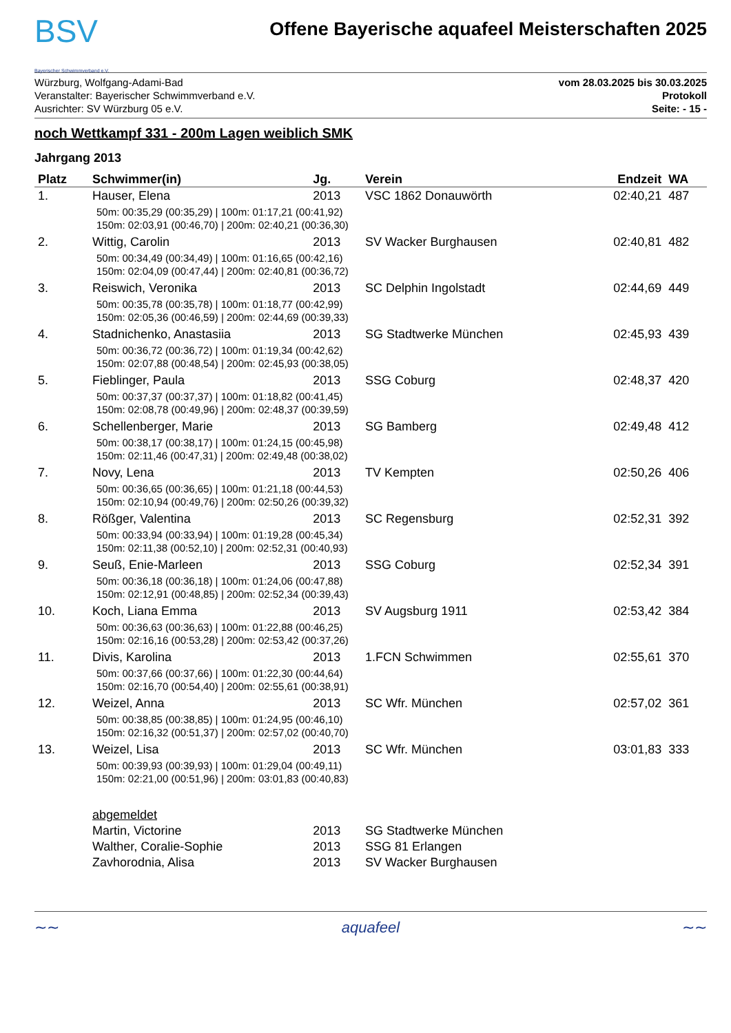BSV
Bayerischer Schwimmverband e.V.
Offene Bayerische aquafeel Meisterschaften 2025
Würzburg, Wolfgang-Adami-Bad
Veranstalter: Bayerischer Schwimmverband e.V.
Ausrichter: SV Würzburg 05 e.V.
vom 28.03.2025 bis 30.03.2025
Protokoll
Seite: - 15 -
noch Wettkampf 331 - 200m Lagen weiblich SMK
Jahrgang 2013
| Platz | Schwimmer(in) | Jg. | Verein | Endzeit | WA |
| --- | --- | --- | --- | --- | --- |
| 1. | Hauser, Elena | 2013 | VSC 1862 Donauwörth | 02:40,21 | 487 |
| 50m: 00:35,29 (00:35,29) / 100m: 01:17,21 (00:41,92) 150m: 02:03,91 (00:46,70) / 200m: 02:40,21 (00:36,30) | | | | | |
| 2. | Wittig, Carolin | 2013 | SV Wacker Burghausen | 02:40,81 | 482 |
| 50m: 00:34,49 (00:34,49) / 100m: 01:16,65 (00:42,16) 150m: 02:04,09 (00:47,44) / 200m: 02:40,81 (00:36,72) | | | | | |
| 3. | Reiswich, Veronika | 2013 | SC Delphin Ingolstadt | 02:44,69 | 449 |
| 50m: 00:35,78 (00:35,78) / 100m: 01:18,77 (00:42,99) 150m: 02:05,36 (00:46,59) / 200m: 02:44,69 (00:39,33) | | | | | |
| 4. | Stadnichenko, Anastasiia | 2013 | SG Stadtwerke München | 02:45,93 | 439 |
| 50m: 00:36,72 (00:36,72) / 100m: 01:19,34 (00:42,62) 150m: 02:07,88 (00:48,54) / 200m: 02:45,93 (00:38,05) | | | | | |
| 5. | Fieblinger, Paula | 2013 | SSG Coburg | 02:48,37 | 420 |
| 50m: 00:37,37 (00:37,37) / 100m: 01:18,82 (00:41,45) 150m: 02:08,78 (00:49,96) / 200m: 02:48,37 (00:39,59) | | | | | |
| 6. | Schellenberger, Marie | 2013 | SG Bamberg | 02:49,48 | 412 |
| 50m: 00:38,17 (00:38,17) / 100m: 01:24,15 (00:45,98) 150m: 02:11,46 (00:47,31) / 200m: 02:49,48 (00:38,02) | | | | | |
| 7. | Novy, Lena | 2013 | TV Kempten | 02:50,26 | 406 |
| 50m: 00:36,65 (00:36,65) / 100m: 01:21,18 (00:44,53) 150m: 02:10,94 (00:49,76) / 200m: 02:50,26 (00:39,32) | | | | | |
| 8. | Rößger, Valentina | 2013 | SC Regensburg | 02:52,31 | 392 |
| 50m: 00:33,94 (00:33,94) / 100m: 01:19,28 (00:45,34) 150m: 02:11,38 (00:52,10) / 200m: 02:52,31 (00:40,93) | | | | | |
| 9. | Seuß, Enie-Marleen | 2013 | SSG Coburg | 02:52,34 | 391 |
| 50m: 00:36,18 (00:36,18) / 100m: 01:24,06 (00:47,88) 150m: 02:12,91 (00:48,85) / 200m: 02:52,34 (00:39,43) | | | | | |
| 10. | Koch, Liana Emma | 2013 | SV Augsburg 1911 | 02:53,42 | 384 |
| 50m: 00:36,63 (00:36,63) / 100m: 01:22,88 (00:46,25) 150m: 02:16,16 (00:53,28) / 200m: 02:53,42 (00:37,26) | | | | | |
| 11. | Divis, Karolina | 2013 | 1.FCN Schwimmen | 02:55,61 | 370 |
| 50m: 00:37,66 (00:37,66) / 100m: 01:22,30 (00:44,64) 150m: 02:16,70 (00:54,40) / 200m: 02:55,61 (00:38,91) | | | | | |
| 12. | Weizel, Anna | 2013 | SC Wfr. München | 02:57,02 | 361 |
| 50m: 00:38,85 (00:38,85) / 100m: 01:24,95 (00:46,10) 150m: 02:16,32 (00:51,37) / 200m: 02:57,02 (00:40,70) | | | | | |
| 13. | Weizel, Lisa | 2013 | SC Wfr. München | 03:01,83 | 333 |
| 50m: 00:39,93 (00:39,93) / 100m: 01:29,04 (00:49,11) 150m: 02:21,00 (00:51,96) / 200m: 03:01,83 (00:40,83) | | | | | |
| | abgemeldet | | | | |
| | Martin, Victorine | 2013 | SG Stadtwerke München | | |
| | Walther, Coralie-Sophie | 2013 | SSG 81 Erlangen | | |
| | Zavhorodnia, Alisa | 2013 | SV Wacker Burghausen | | |
∼∼ aquafeel ∼∼